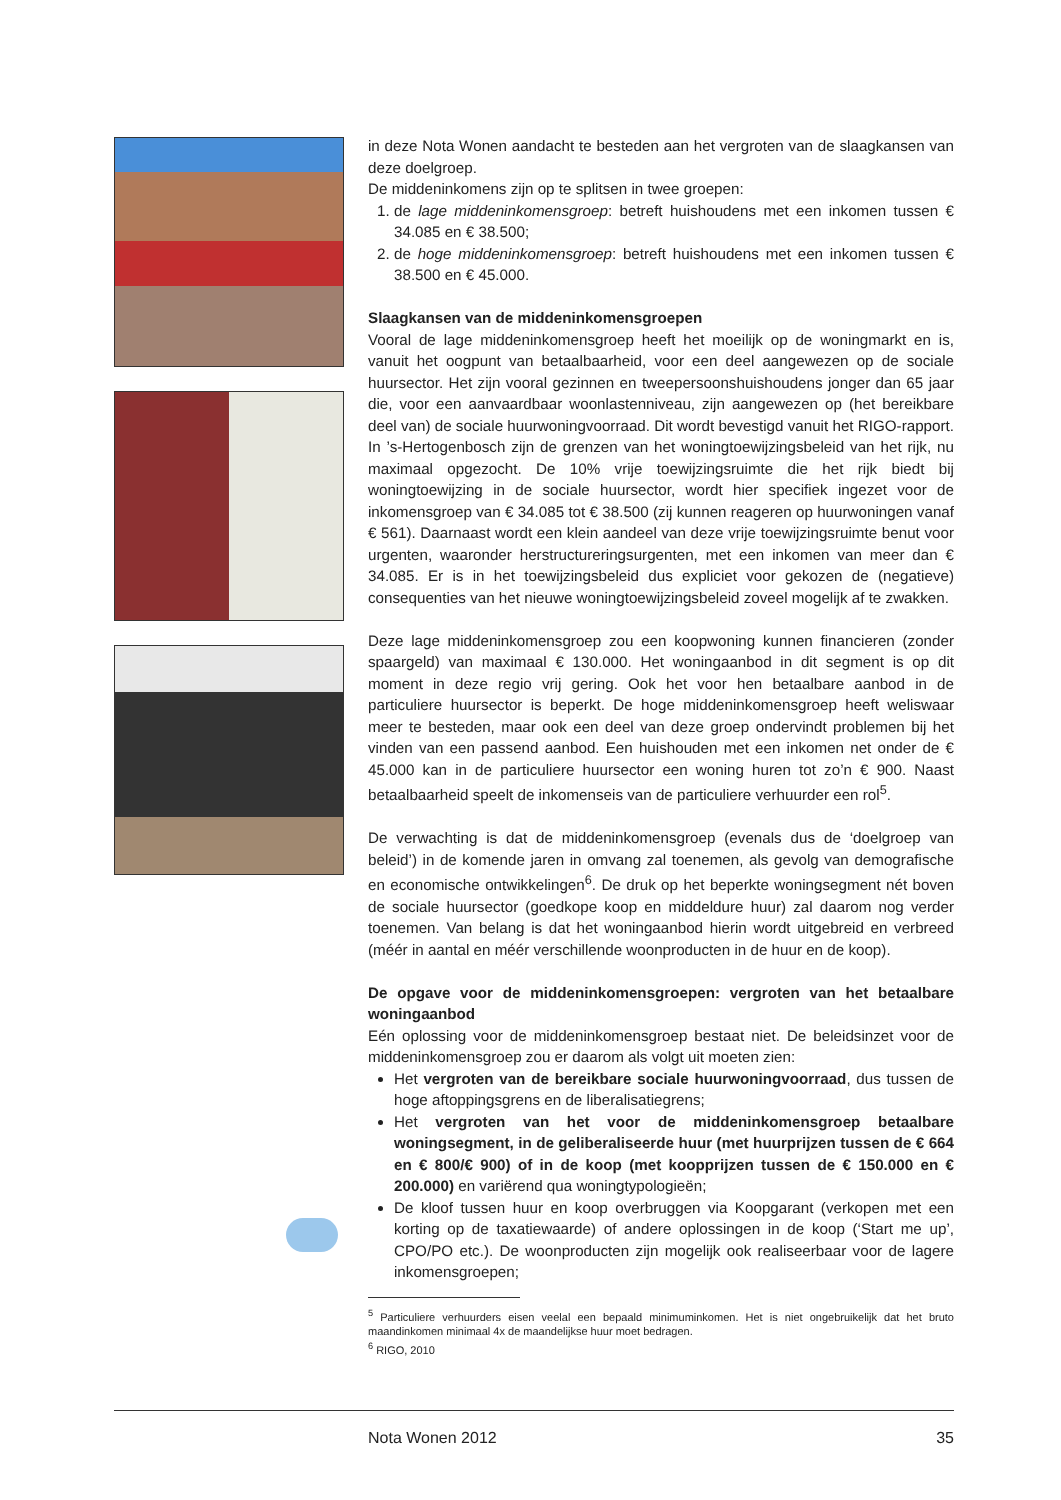in deze Nota Wonen aandacht te besteden aan het vergroten van de slaagkansen van deze doelgroep.
De middeninkomens zijn op te splitsen in twee groepen:
1. de lage middeninkomensgroep: betreft huishoudens met een inkomen tussen € 34.085 en € 38.500;
2. de hoge middeninkomensgroep: betreft huishoudens met een inkomen tussen € 38.500 en € 45.000.
Slaagkansen van de middeninkomensgroepen
Vooral de lage middeninkomensgroep heeft het moeilijk op de woningmarkt en is, vanuit het oogpunt van betaalbaarheid, voor een deel aangewezen op de sociale huursector. Het zijn vooral gezinnen en tweepersoonshuishoudens jonger dan 65 jaar die, voor een aanvaardbaar woonlastenniveau, zijn aangewezen op (het bereikbare deel van) de sociale huurwoningvoorraad. Dit wordt bevestigd vanuit het RIGO-rapport. In ’s-Hertogenbosch zijn de grenzen van het woningtoewijzingsbeleid van het rijk, nu maximaal opgezocht. De 10% vrije toewijzingsruimte die het rijk biedt bij woningtoewijzing in de sociale huursector, wordt hier specifiek ingezet voor de inkomensgroep van € 34.085 tot € 38.500 (zij kunnen reageren op huurwoningen vanaf € 561). Daarnaast wordt een klein aandeel van deze vrije toewijzingsruimte benut voor urgenten, waaronder herstructureringsurgenten, met een inkomen van meer dan € 34.085. Er is in het toewijzingsbeleid dus expliciet voor gekozen de (negatieve) consequenties van het nieuwe woningtoewijzingsbeleid zoveel mogelijk af te zwakken.
Deze lage middeninkomensgroep zou een koopwoning kunnen financieren (zonder spaargeld) van maximaal € 130.000. Het woningaanbod in dit segment is op dit moment in deze regio vrij gering. Ook het voor hen betaalbare aanbod in de particuliere huursector is beperkt. De hoge middeninkomensgroep heeft weliswaar meer te besteden, maar ook een deel van deze groep ondervindt problemen bij het vinden van een passend aanbod. Een huishouden met een inkomen net onder de € 45.000 kan in de particuliere huursector een woning huren tot zo’n € 900. Naast betaalbaarheid speelt de inkomenseis van de particuliere verhuurder een rol<sup>5</sup>.
De verwachting is dat de middeninkomensgroep (evenals dus de ‘doelgroep van beleid’) in de komende jaren in omvang zal toenemen, als gevolg van demografische en economische ontwikkelingen<sup>6</sup>. De druk op het beperkte woningsegment nét boven de sociale huursector (goedkope koop en middeldure huur) zal daarom nog verder toenemen. Van belang is dat het woningaanbod hierin wordt uitgebreid en verbreed (méér in aantal en méér verschillende woonproducten in de huur en de koop).
De opgave voor de middeninkomensgroepen: vergroten van het betaalbare woningaanbod
Eén oplossing voor de middeninkomensgroep bestaat niet. De beleidsinzet voor de middeninkomensgroep zou er daarom als volgt uit moeten zien:
Het vergroten van de bereikbare sociale huurwoningvoorraad, dus tussen de hoge aftoppingsgrens en de liberalisatiegrens;
Het vergroten van het voor de middeninkomensgroep betaalbare woningsegment, in de geliberaliseerde huur (met huurprijzen tussen de € 664 en € 800/€ 900) of in de koop (met koopprijzen tussen de € 150.000 en € 200.000) en variërend qua woningtypologieën;
De kloof tussen huur en koop overbruggen via Koopgarant (verkopen met een korting op de taxatiewaarde) of andere oplossingen in de koop (‘Start me up’, CPO/PO etc.). De woonproducten zijn mogelijk ook realiseerbaar voor de lagere inkomensgroepen;
<sup>5</sup> Particuliere verhuurders eisen veelal een bepaald minimuminkomen. Het is niet ongebruikelijk dat het bruto maandinkomen minimaal 4x de maandelijkse huur moet bedragen.
<sup>6</sup> RIGO, 2010
Nota Wonen 2012 35